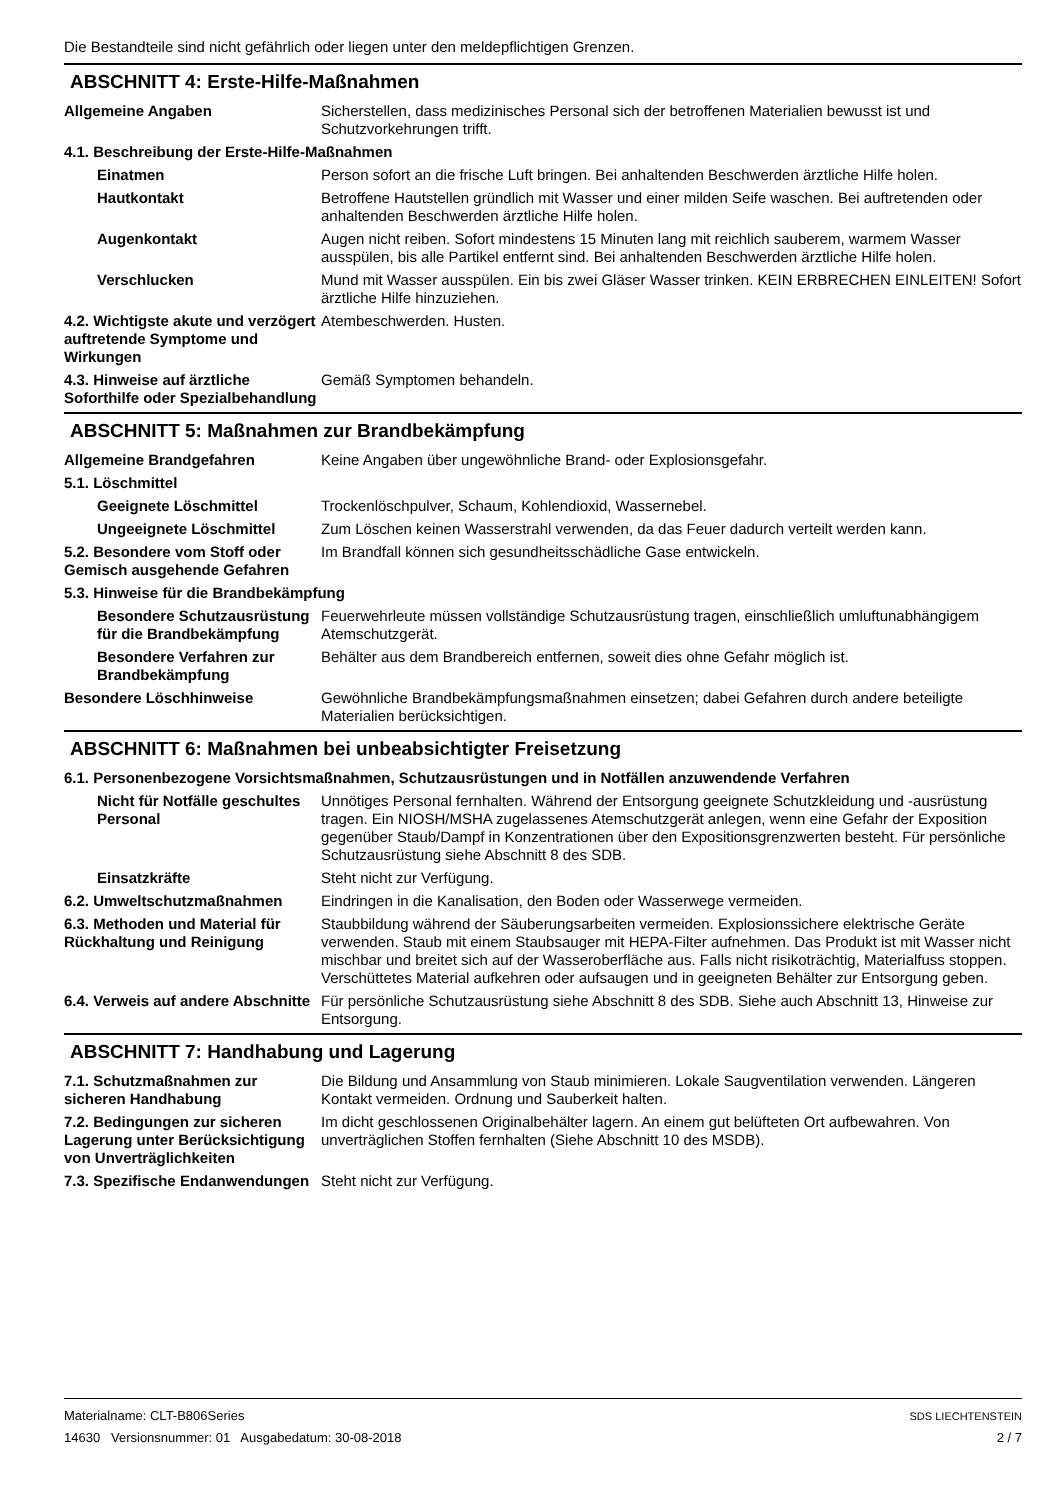Die Bestandteile sind nicht gefährlich oder liegen unter den meldepflichtigen Grenzen.
ABSCHNITT 4: Erste-Hilfe-Maßnahmen
Allgemeine Angaben Sicherstellen, dass medizinisches Personal sich der betroffenen Materialien bewusst ist und Schutzvorkehrungen trifft.
4.1. Beschreibung der Erste-Hilfe-Maßnahmen
Einatmen Person sofort an die frische Luft bringen. Bei anhaltenden Beschwerden ärztliche Hilfe holen.
Hautkontakt Betroffene Hautstellen gründlich mit Wasser und einer milden Seife waschen. Bei auftretenden oder anhaltenden Beschwerden ärztliche Hilfe holen.
Augenkontakt Augen nicht reiben. Sofort mindestens 15 Minuten lang mit reichlich sauberem, warmem Wasser ausspülen, bis alle Partikel entfernt sind. Bei anhaltenden Beschwerden ärztliche Hilfe holen.
Verschlucken Mund mit Wasser ausspülen. Ein bis zwei Gläser Wasser trinken. KEIN ERBRECHEN EINLEITEN! Sofort ärztliche Hilfe hinzuziehen.
4.2. Wichtigste akute und verzögert auftretende Symptome und Wirkungen
Atembeschwerden. Husten.
4.3. Hinweise auf ärztliche Soforthilfe oder Spezialbehandlung
Gemäß Symptomen behandeln.
ABSCHNITT 5: Maßnahmen zur Brandbekämpfung
Allgemeine Brandgefahren Keine Angaben über ungewöhnliche Brand- oder Explosionsgefahr.
5.1. Löschmittel
Geeignete Löschmittel Trockenlöschpulver, Schaum, Kohlendioxid, Wassernebel.
Ungeeignete Löschmittel Zum Löschen keinen Wasserstrahl verwenden, da das Feuer dadurch verteilt werden kann.
5.2. Besondere vom Stoff oder Gemisch ausgehende Gefahren
Im Brandfall können sich gesundheitsschädliche Gase entwickeln.
5.3. Hinweise für die Brandbekämpfung
Besondere Schutzausrüstung für die Brandbekämpfung
Feuerwehrleute müssen vollständige Schutzausrüstung tragen, einschließlich umluftunabhängigem Atemschutzgerät.
Besondere Verfahren zur Brandbekämpfung
Behälter aus dem Brandbereich entfernen, soweit dies ohne Gefahr möglich ist.
Besondere Löschhinweise Gewöhnliche Brandbekämpfungsmaßnahmen einsetzen; dabei Gefahren durch andere beteiligte Materialien berücksichtigen.
ABSCHNITT 6: Maßnahmen bei unbeabsichtigter Freisetzung
6.1. Personenbezogene Vorsichtsmaßnahmen, Schutzausrüstungen und in Notfällen anzuwendende Verfahren
Nicht für Notfälle geschultes Personal
Unnötiges Personal fernhalten. Während der Entsorgung geeignete Schutzkleidung und -ausrüstung tragen. Ein NIOSH/MSHA zugelassenes Atemschutzgerät anlegen, wenn eine Gefahr der Exposition gegenüber Staub/Dampf in Konzentrationen über den Expositionsgrenzwerten besteht. Für persönliche Schutzausrüstung siehe Abschnitt 8 des SDB.
Einsatzkräfte Steht nicht zur Verfügung.
6.2. Umweltschutzmaßnahmen Eindringen in die Kanalisation, den Boden oder Wasserwege vermeiden.
6.3. Methoden und Material für Rückhaltung und Reinigung
Staubbildung während der Säuberungsarbeiten vermeiden. Explosionssichere elektrische Geräte verwenden. Staub mit einem Staubsauger mit HEPA-Filter aufnehmen. Das Produkt ist mit Wasser nicht mischbar und breitet sich auf der Wasseroberfläche aus. Falls nicht risikoträchtig, Materialfuss stoppen. Verschüttetes Material aufkehren oder aufsaugen und in geeigneten Behälter zur Entsorgung geben.
6.4. Verweis auf andere Abschnitte
Für persönliche Schutzausrüstung siehe Abschnitt 8 des SDB. Siehe auch Abschnitt 13, Hinweise zur Entsorgung.
ABSCHNITT 7: Handhabung und Lagerung
7.1. Schutzmaßnahmen zur sicheren Handhabung
Die Bildung und Ansammlung von Staub minimieren. Lokale Saugventilation verwenden. Längeren Kontakt vermeiden. Ordnung und Sauberkeit halten.
7.2. Bedingungen zur sicheren Lagerung unter Berücksichtigung von Unverträglichkeiten
Im dicht geschlossenen Originalbehälter lagern. An einem gut belüfteten Ort aufbewahren. Von unverträglichen Stoffen fernhalten (Siehe Abschnitt 10 des MSDB).
7.3. Spezifische Endanwendungen
Steht nicht zur Verfügung.
Materialname: CLT-B806Series
14630 Versionsnummer: 01 Ausgabedatum: 30-08-2018
SDS LIECHTENSTEIN
2 / 7